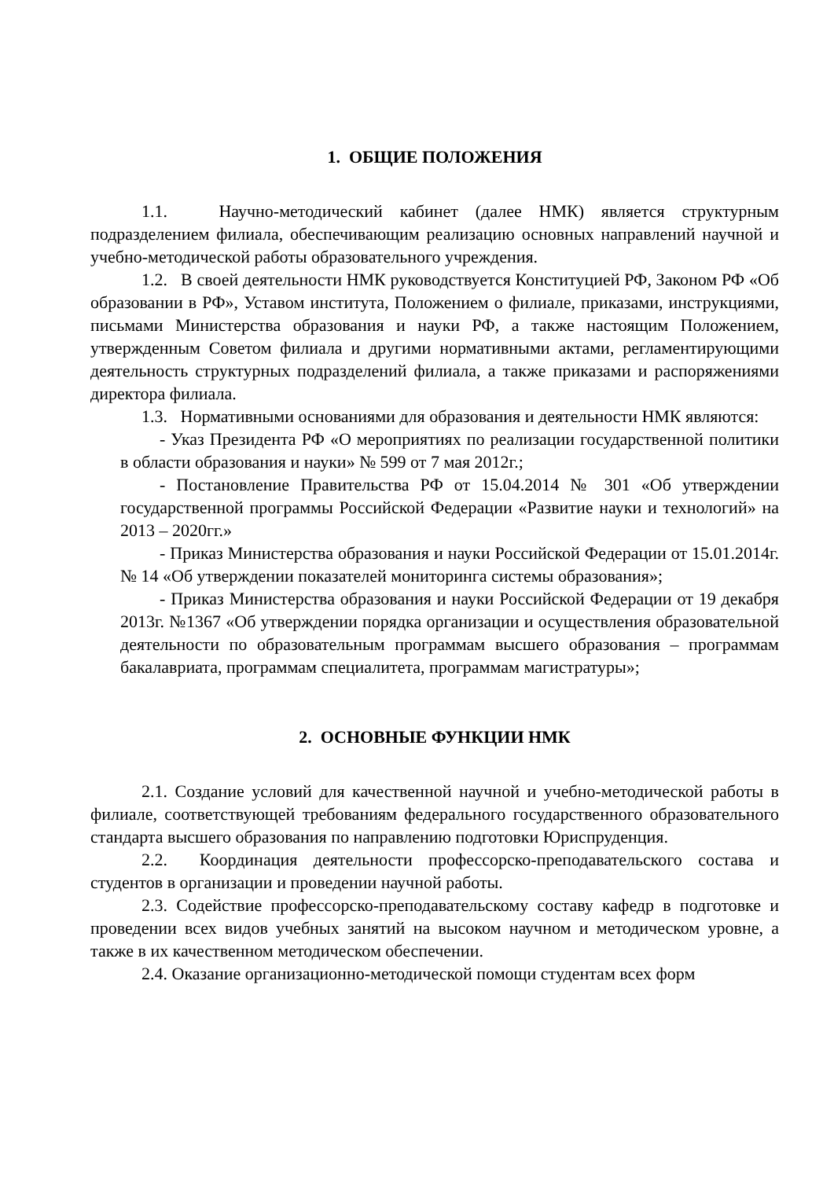1. ОБЩИЕ ПОЛОЖЕНИЯ
1.1. Научно-методический кабинет (далее НМК) является структурным подразделением филиала, обеспечивающим реализацию основных направлений научной и учебно-методической работы образовательного учреждения.
1.2. В своей деятельности НМК руководствуется Конституцией РФ, Законом РФ «Об образовании в РФ», Уставом института, Положением о филиале, приказами, инструкциями, письмами Министерства образования и науки РФ, а также настоящим Положением, утвержденным Советом филиала и другими нормативными актами, регламентирующими деятельность структурных подразделений филиала, а также приказами и распоряжениями директора филиала.
1.3. Нормативными основаниями для образования и деятельности НМК являются:
- Указ Президента РФ «О мероприятиях по реализации государственной политики в области образования и науки» № 599 от 7 мая 2012г.;
- Постановление Правительства РФ от 15.04.2014 № 301 «Об утверждении государственной программы Российской Федерации «Развитие науки и технологий» на 2013 – 2020гг.»
- Приказ Министерства образования и науки Российской Федерации от 15.01.2014г. № 14 «Об утверждении показателей мониторинга системы образования»;
- Приказ Министерства образования и науки Российской Федерации от 19 декабря 2013г. №1367 «Об утверждении порядка организации и осуществления образовательной деятельности по образовательным программам высшего образования – программам бакалавриата, программам специалитета, программам магистратуры»;
2. ОСНОВНЫЕ ФУНКЦИИ НМК
2.1. Создание условий для качественной научной и учебно-методической работы в филиале, соответствующей требованиям федерального государственного образовательного стандарта высшего образования по направлению подготовки Юриспруденция.
2.2. Координация деятельности профессорско-преподавательского состава и студентов в организации и проведении научной работы.
2.3. Содействие профессорско-преподавательскому составу кафедр в подготовке и проведении всех видов учебных занятий на высоком научном и методическом уровне, а также в их качественном методическом обеспечении.
2.4. Оказание организационно-методической помощи студентам всех форм